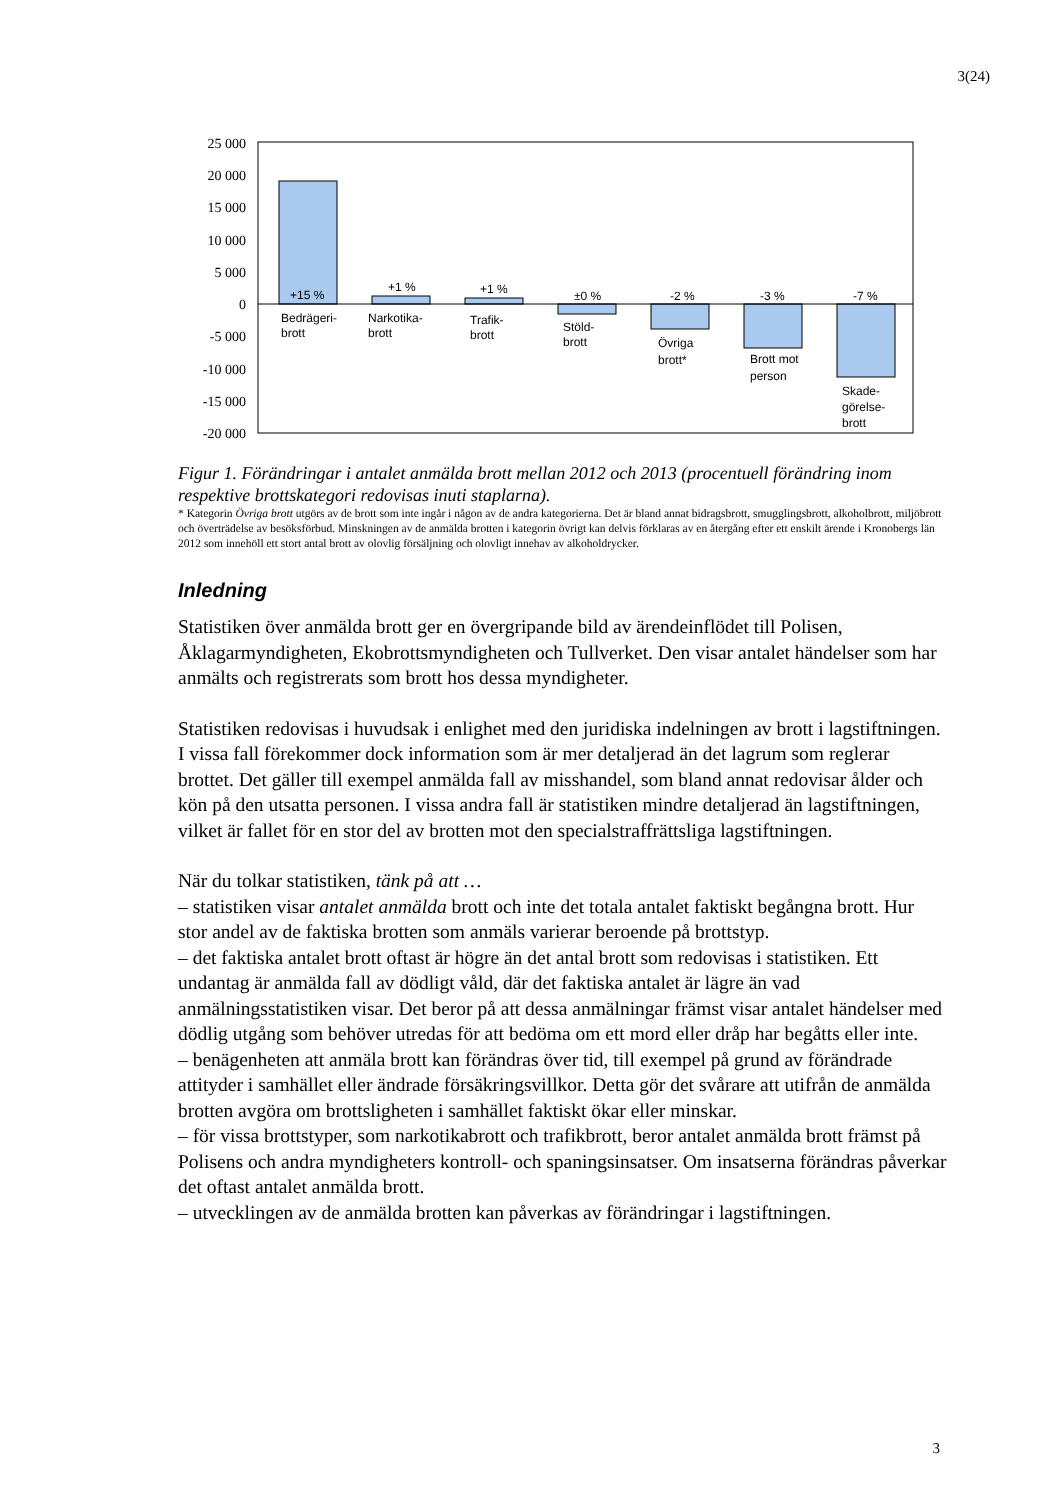3(24)
25 000
20 000
15 000
10 000
5 000
0
-5 000
-10 000
-15 000
-20 000
+15 %
+1 %
+1 %
±0 %
-2 %
-3 %
-7 %
Bedrägeri-
brott
Narkotika-
brott
Trafik-
brott
Stöld-
brott
Övriga
brott*
Brott mot
person
Skade-
görelse-
brott
Figur 1. Förändringar i antalet anmälda brott mellan 2012 och 2013 (procentuell förändring inom respektive brottskategori redovisas inuti staplarna).
* Kategorin Övriga brott utgörs av de brott som inte ingår i någon av de andra kategorierna. Det är bland annat bidragsbrott, smugglingsbrott, alkoholbrott, miljöbrott och överträdelse av besöksförbud. Minskningen av de anmälda brotten i kategorin övrigt kan delvis förklaras av en återgång efter ett enskilt ärende i Kronobergs län 2012 som innehöll ett stort antal brott av olovlig försäljning och olovligt innehav av alkoholdrycker.
Inledning
Statistiken över anmälda brott ger en övergripande bild av ärendeinflödet till Polisen, Åklagarmyndigheten, Ekobrottsmyndigheten och Tullverket. Den visar antalet händelser som har anmälts och registrerats som brott hos dessa myndigheter.
Statistiken redovisas i huvudsak i enlighet med den juridiska indelningen av brott i lagstiftningen. I vissa fall förekommer dock information som är mer detaljerad än det lagrum som reglerar brottet. Det gäller till exempel anmälda fall av misshandel, som bland annat redovisar ålder och kön på den utsatta personen. I vissa andra fall är statistiken mindre detaljerad än lagstiftningen, vilket är fallet för en stor del av brotten mot den specialstraffrättsliga lagstiftningen.
När du tolkar statistiken, tänk på att …
– statistiken visar antalet anmälda brott och inte det totala antalet faktiskt begångna brott. Hur stor andel av de faktiska brotten som anmäls varierar beroende på brottstyp.
– det faktiska antalet brott oftast är högre än det antal brott som redovisas i statistiken. Ett undantag är anmälda fall av dödligt våld, där det faktiska antalet är lägre än vad anmälningsstatistiken visar. Det beror på att dessa anmälningar främst visar antalet händelser med dödlig utgång som behöver utredas för att bedöma om ett mord eller dråp har begåtts eller inte.
– benägenheten att anmäla brott kan förändras över tid, till exempel på grund av förändrade attityder i samhället eller ändrade försäkringsvillkor. Detta gör det svårare att utifrån de anmälda brotten avgöra om brottsligheten i samhället faktiskt ökar eller minskar.
– för vissa brottstyper, som narkotikabrott och trafikbrott, beror antalet anmälda brott främst på Polisens och andra myndigheters kontroll- och spaningsinsatser. Om insatserna förändras påverkar det oftast antalet anmälda brott.
– utvecklingen av de anmälda brotten kan påverkas av förändringar i lagstiftningen.
3